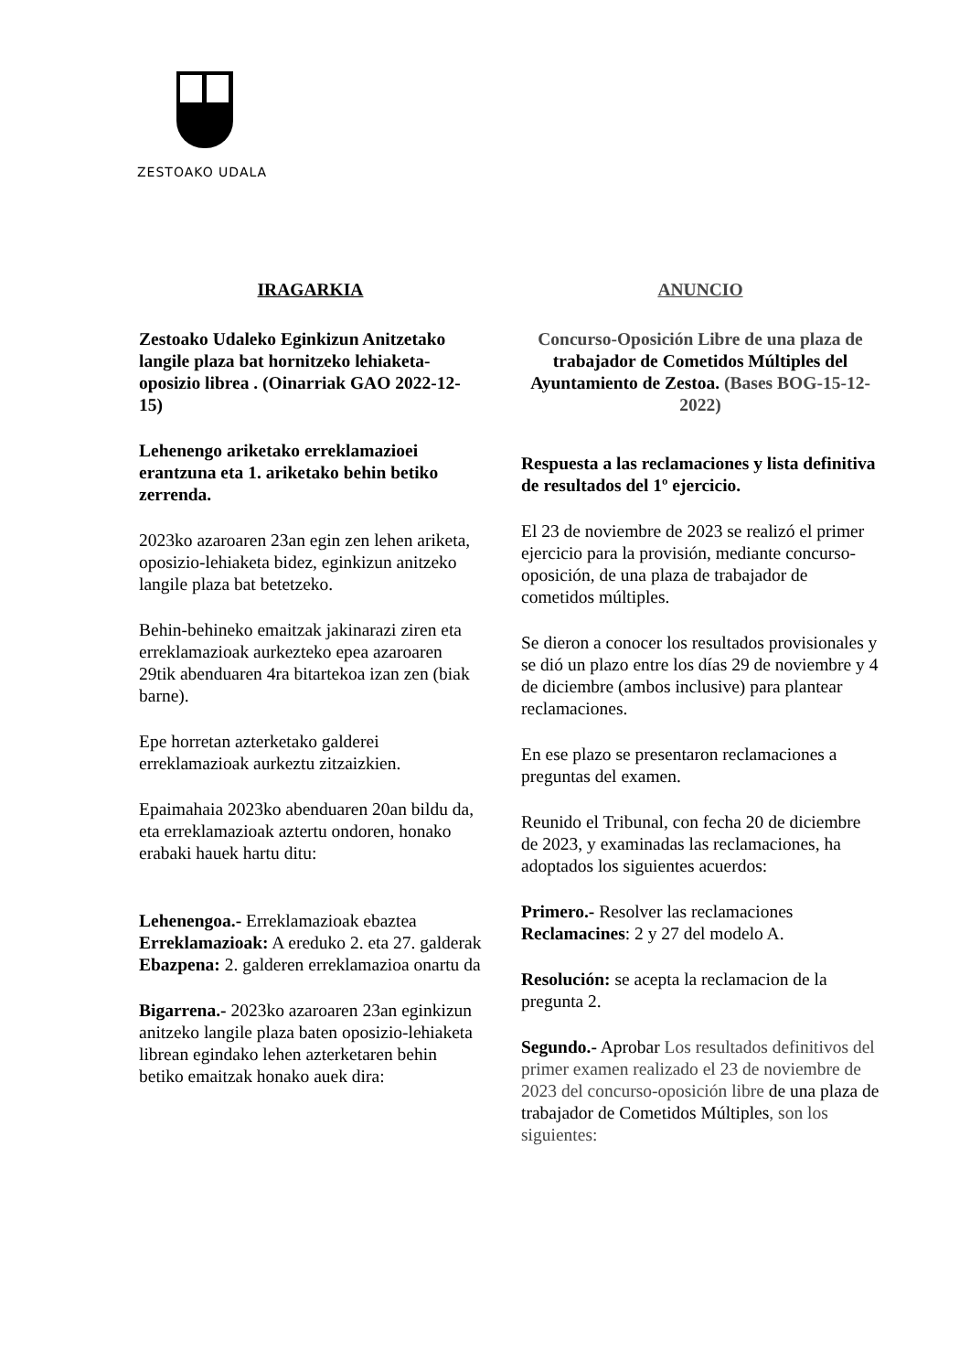ZESTOAKO UDALA
IRAGARKIA
Zestoako Udaleko Eginkizun Anitzetako langile plaza bat hornitzeko lehiaketa-oposizio librea . (Oinarriak GAO 2022-12-15)
Lehenengo ariketako erreklamazioei erantzuna eta 1. ariketako behin betiko zerrenda.
2023ko azaroaren 23an egin zen lehen ariketa, oposizio-lehiaketa bidez, eginkizun anitzeko langile plaza bat betetzeko.
Behin-behineko emaitzak jakinarazi ziren eta erreklamazioak aurkezteko epea azaroaren 29tik abenduaren 4ra bitartekoa izan zen (biak barne).
Epe horretan azterketako galderei erreklamazioak aurkeztu zitzaizkien.
Epaimahaia 2023ko abenduaren 20an bildu da, eta erreklamazioak aztertu ondoren, honako erabaki hauek hartu ditu:
Lehenengoa.- Erreklamazioak ebaztea
Erreklamazioak: A ereduko 2. eta 27. galderak
Ebazpena: 2. galderen erreklamazioa onartu da
Bigarrena.- 2023ko azaroaren 23an eginkizun anitzeko langile plaza baten oposizio-lehiaketa librean egindako lehen azterketaren behin betiko emaitzak honako auek dira:
ANUNCIO
Concurso-Oposición Libre de una plaza de trabajador de Cometidos Múltiples del Ayuntamiento de Zestoa. (Bases BOG-15-12-2022)
Respuesta a las reclamaciones y lista definitiva de resultados del 1º ejercicio.
El 23 de noviembre de 2023 se realizó el primer ejercicio para la provisión, mediante concurso-oposición, de una plaza de trabajador de cometidos múltiples.
Se dieron a conocer los resultados provisionales y se dió un plazo entre los días 29 de noviembre y 4 de diciembre (ambos inclusive) para plantear reclamaciones.
En ese plazo se presentaron reclamaciones a preguntas del examen.
Reunido el Tribunal, con fecha 20 de diciembre de 2023, y examinadas las reclamaciones, ha adoptados los siguientes acuerdos:
Primero.- Resolver las reclamaciones
Reclamacines: 2 y 27 del modelo A.
Resolución: se acepta la reclamacion de la pregunta 2.
Segundo.- Aprobar Los resultados definitivos del primer examen realizado el 23 de noviembre de 2023 del concurso-oposición libre de una plaza de trabajador de Cometidos Múltiples, son los siguientes: